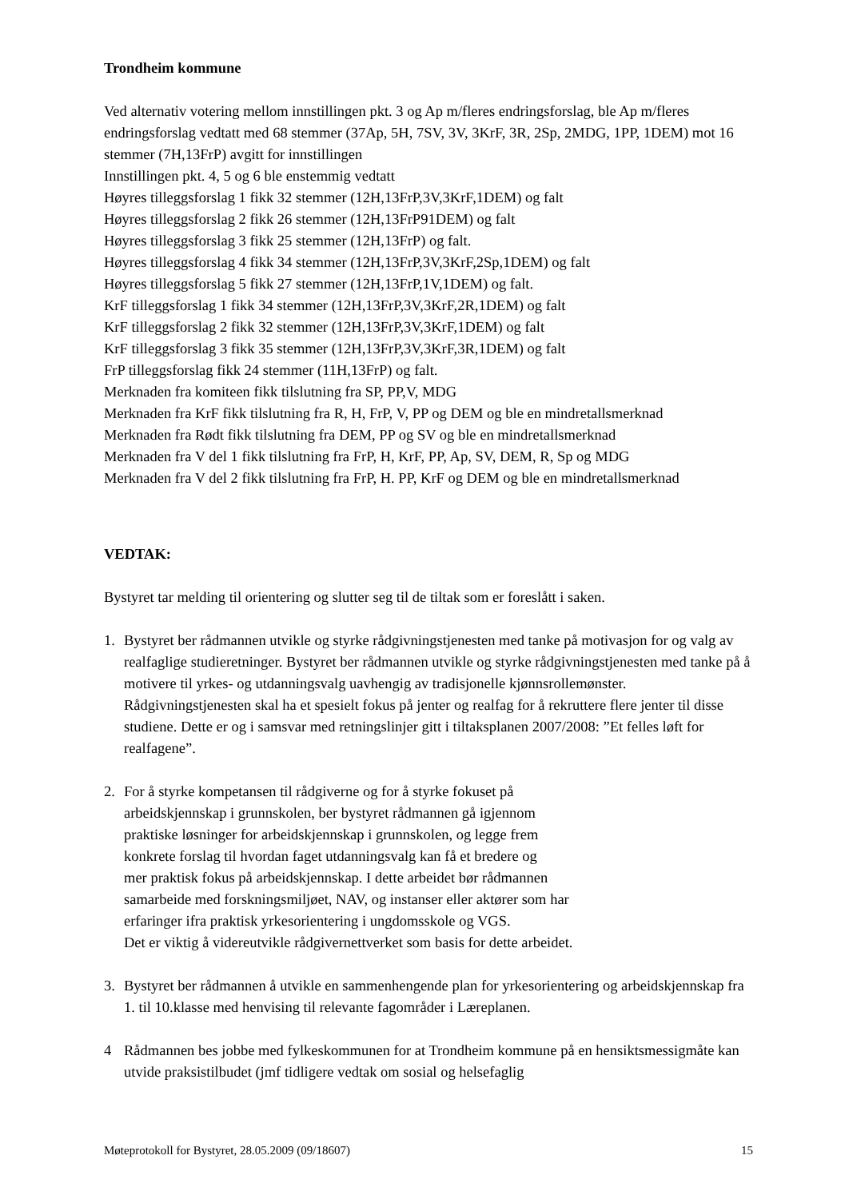Trondheim kommune
Ved alternativ votering mellom innstillingen pkt. 3 og Ap m/fleres endringsforslag, ble Ap m/fleres endringsforslag vedtatt med 68 stemmer (37Ap, 5H, 7SV, 3V, 3KrF, 3R, 2Sp, 2MDG, 1PP, 1DEM) mot 16 stemmer (7H,13FrP) avgitt for innstillingen
Innstillingen pkt. 4, 5 og 6 ble enstemmig vedtatt
Høyres tilleggsforslag 1 fikk 32 stemmer (12H,13FrP,3V,3KrF,1DEM) og falt
Høyres tilleggsforslag 2 fikk 26 stemmer (12H,13FrP91DEM) og falt
Høyres tilleggsforslag 3 fikk 25 stemmer (12H,13FrP) og falt.
Høyres tilleggsforslag 4 fikk 34 stemmer (12H,13FrP,3V,3KrF,2Sp,1DEM) og falt
Høyres tilleggsforslag 5 fikk 27 stemmer (12H,13FrP,1V,1DEM) og falt.
KrF tilleggsforslag 1 fikk 34 stemmer (12H,13FrP,3V,3KrF,2R,1DEM) og falt
KrF tilleggsforslag 2 fikk 32 stemmer (12H,13FrP,3V,3KrF,1DEM) og falt
KrF tilleggsforslag 3 fikk 35 stemmer (12H,13FrP,3V,3KrF,3R,1DEM) og falt
FrP tilleggsforslag fikk 24 stemmer (11H,13FrP) og falt.
Merknaden fra komiteen fikk tilslutning fra SP, PP,V, MDG
Merknaden fra KrF fikk tilslutning fra R, H, FrP, V, PP og DEM og ble en mindretallsmerknad
Merknaden fra Rødt fikk tilslutning fra DEM, PP og SV og ble en mindretallsmerknad
Merknaden fra V del 1 fikk tilslutning fra FrP, H, KrF, PP, Ap, SV, DEM, R, Sp og MDG
Merknaden fra V del 2 fikk tilslutning fra FrP, H. PP, KrF og DEM og ble en mindretallsmerknad
VEDTAK:
Bystyret tar melding til orientering og slutter seg til de tiltak som er foreslått i saken.
1. Bystyret ber rådmannen utvikle og styrke rådgivningstjenesten med tanke på motivasjon for og valg av realfaglige studieretninger. Bystyret ber rådmannen utvikle og styrke rådgivningstjenesten med tanke på å motivere til yrkes- og utdanningsvalg uavhengig av tradisjonelle kjønnsrollemønster. Rådgivningstjenesten skal ha et spesielt fokus på jenter og realfag for å rekruttere flere jenter til disse studiene. Dette er og i samsvar med retningslinjer gitt i tiltaksplanen 2007/2008: ”Et felles løft for realfagene”.
2. For å styrke kompetansen til rådgiverne og for å styrke fokuset på
arbeidskjennskap i grunnskolen, ber bystyret rådmannen gå igjennom
praktiske løsninger for arbeidskjennskap i grunnskolen, og legge frem
konkrete forslag til hvordan faget utdanningsvalg kan få et bredere og
mer praktisk fokus på arbeidskjennskap. I dette arbeidet bør rådmannen
samarbeide med forskningsmiljøet, NAV, og instanser eller aktører som har
erfaringer ifra praktisk yrkesorientering i ungdomsskole og VGS.
Det er viktig å videreutvikle rådgivernettverket som basis for dette arbeidet.
3. Bystyret ber rådmannen å utvikle en sammenhengende plan for yrkesorientering og arbeidskjennskap fra 1. til 10.klasse med henvising til relevante fagområder i Læreplanen.
4 Rådmannen bes jobbe med fylkeskommunen for at Trondheim kommune på en hensiktsmessigmåte kan utvide praksistilbudet (jmf tidligere vedtak om sosial og helsefaglig
Møteprotokoll for Bystyret, 28.05.2009 (09/18607) 15